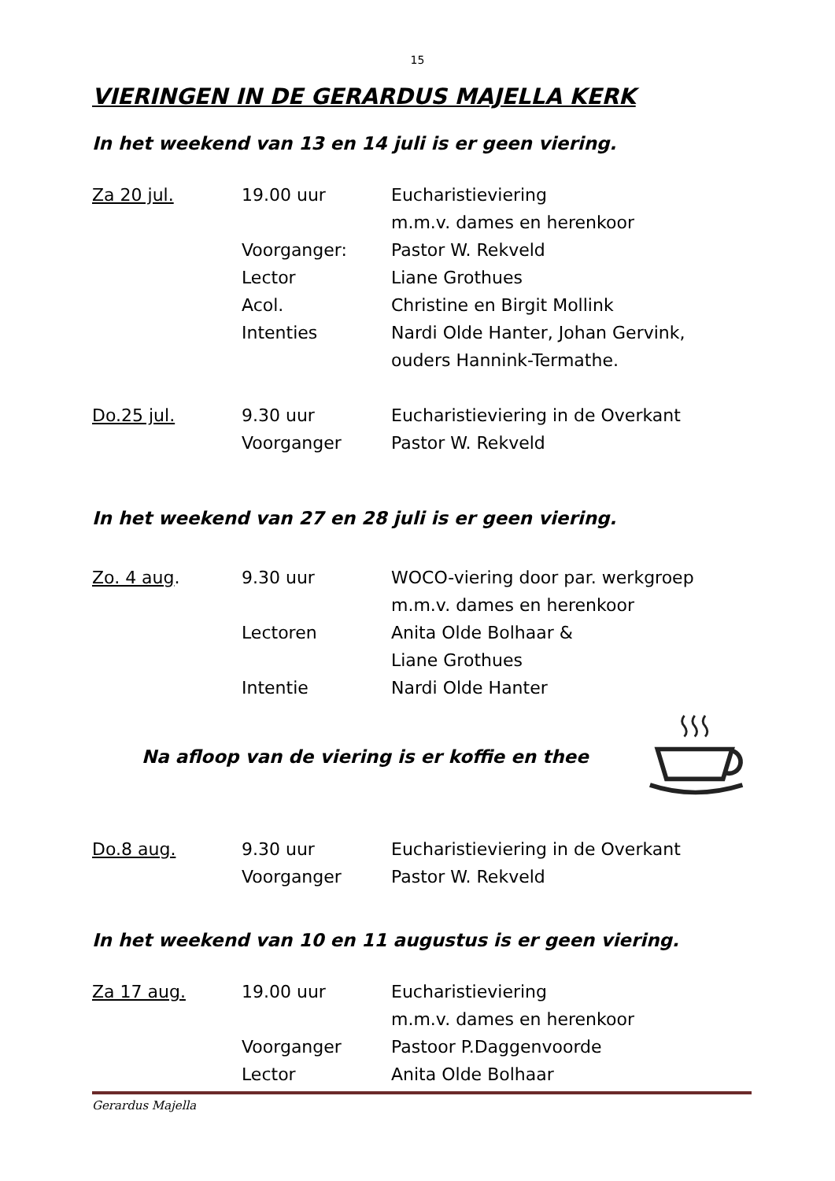15
VIERINGEN IN DE GERARDUS MAJELLA KERK
In het weekend van 13 en 14 juli is er geen viering.
| Za 20 jul. | 19.00 uur | Eucharistieviering |
| | | m.m.v. dames en herenkoor |
| | Voorganger: | Pastor W. Rekveld |
| | Lector | Liane Grothues |
| | Acol. | Christine en Birgit Mollink |
| | Intenties | Nardi Olde Hanter, Johan Gervink, |
| | | ouders Hannink-Termathe. |
| Do.25 jul. | 9.30 uur | Eucharistieviering in de Overkant |
| | Voorganger | Pastor W. Rekveld |
In het weekend van 27 en 28 juli is er geen viering.
| Zo. 4 aug . | 9.30 uur | WOCO-viering door par. werkgroep |
| | | m.m.v. dames en herenkoor |
| | Lectoren | Anita Olde Bolhaar & |
| | | Liane Grothues |
| | Intentie | Nardi Olde Hanter |
Na afloop van de viering is er koffie en thee
| Do.8 aug. | 9.30 uur | Eucharistieviering in de Overkant |
| | Voorganger | Pastor W. Rekveld |
In het weekend van 10 en 11 augustus is er geen viering.
| Za 17 aug. | 19.00 uur | Eucharistieviering |
| | | m.m.v. dames en herenkoor |
| | Voorganger | Pastoor P.Daggenvoorde |
| | Lector | Anita Olde Bolhaar |
Gerardus Majella